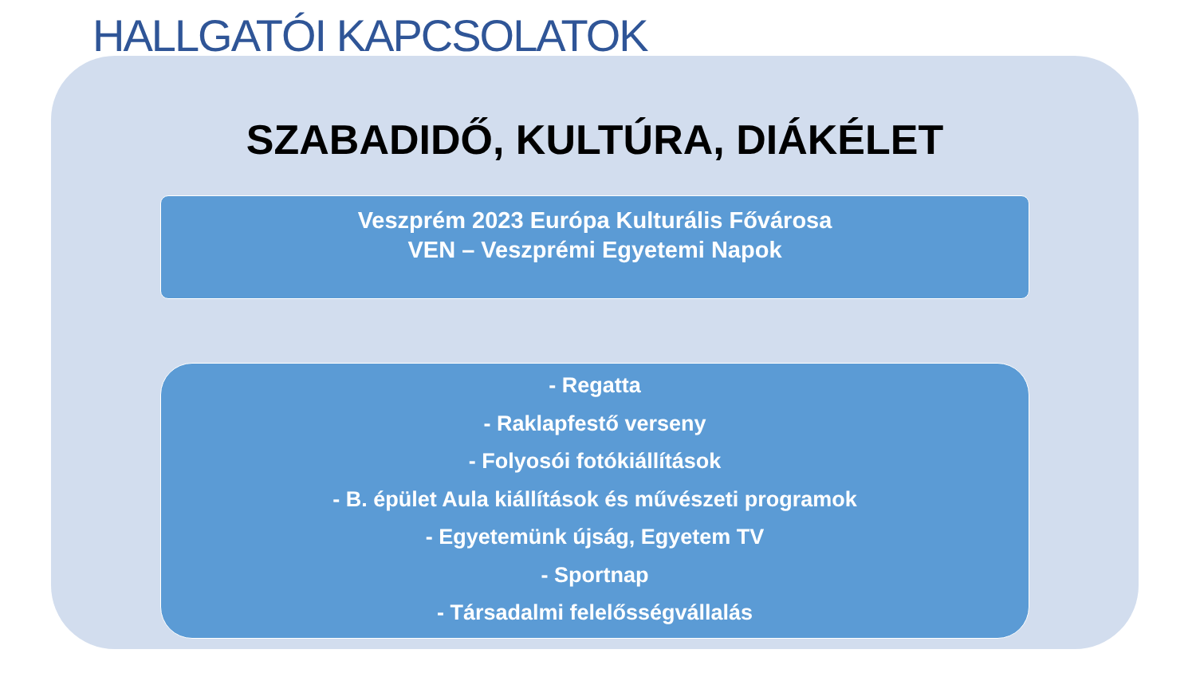HALLGATÓI KAPCSOLATOK
SZABADIDŐ, KULTÚRA, DIÁKÉLET
Veszprém 2023 Európa Kulturális Fővárosa
VEN – Veszprémi Egyetemi Napok
- Regatta
- Raklapfestő verseny
- Folyosói fotókiállítások
- B. épület Aula kiállítások és művészeti programok
- Egyetemünk újság, Egyetem TV
- Sportnap
- Társadalmi felelősségvállalás